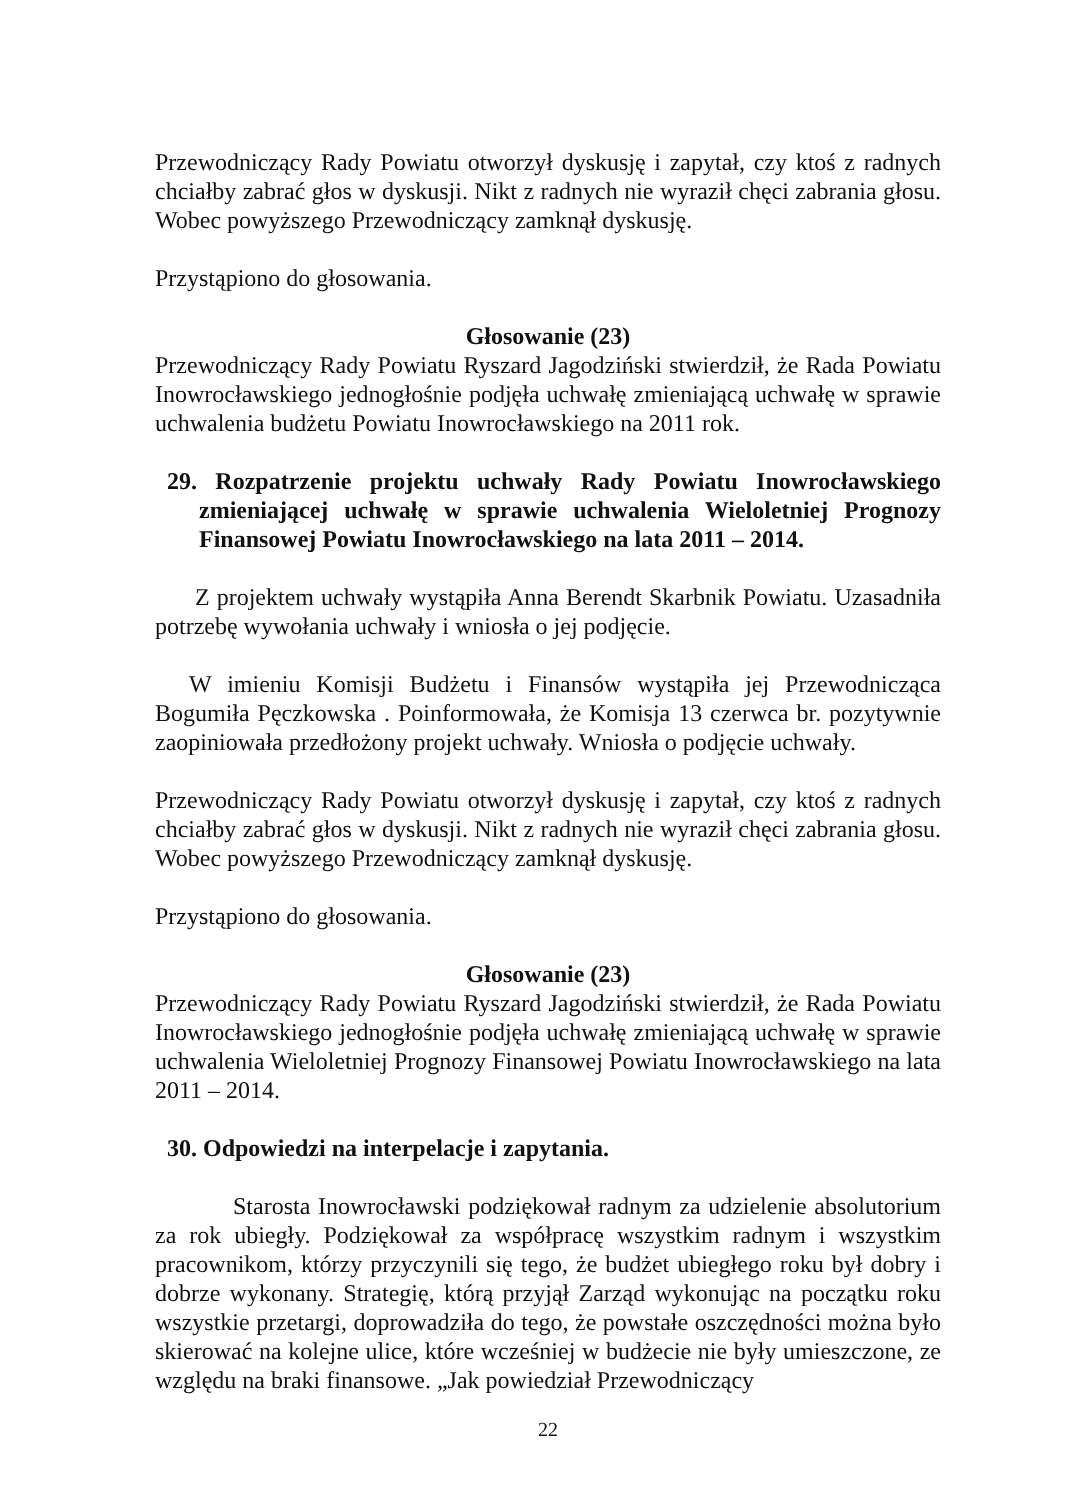Przewodniczący Rady Powiatu otworzył dyskusję i zapytał, czy ktoś z radnych chciałby zabrać głos w dyskusji. Nikt z radnych nie wyraził chęci zabrania głosu. Wobec powyższego Przewodniczący zamknął dyskusję.
Przystąpiono do głosowania.
Głosowanie (23)
Przewodniczący Rady Powiatu Ryszard Jagodziński stwierdził, że Rada Powiatu Inowrocławskiego jednogłośnie podjęła uchwałę zmieniającą uchwałę w sprawie uchwalenia budżetu Powiatu Inowrocławskiego na 2011 rok.
29. Rozpatrzenie projektu uchwały Rady Powiatu Inowrocławskiego zmieniającej uchwałę w sprawie uchwalenia Wieloletniej Prognozy Finansowej Powiatu Inowrocławskiego na lata 2011 – 2014.
Z projektem uchwały wystąpiła Anna Berendt Skarbnik Powiatu. Uzasadniła potrzebę wywołania uchwały i wniosła o jej podjęcie.
W imieniu Komisji Budżetu i Finansów wystąpiła jej Przewodnicząca Bogumiła Pęczkowska . Poinformowała, że Komisja 13 czerwca br. pozytywnie zaopiniowała przedłożony projekt uchwały. Wniosła o podjęcie uchwały.
Przewodniczący Rady Powiatu otworzył dyskusję i zapytał, czy ktoś z radnych chciałby zabrać głos w dyskusji. Nikt z radnych nie wyraził chęci zabrania głosu. Wobec powyższego Przewodniczący zamknął dyskusję.
Przystąpiono do głosowania.
Głosowanie (23)
Przewodniczący Rady Powiatu Ryszard Jagodziński stwierdził, że Rada Powiatu Inowrocławskiego jednogłośnie podjęła uchwałę zmieniającą uchwałę w sprawie uchwalenia Wieloletniej Prognozy Finansowej Powiatu Inowrocławskiego na lata 2011 – 2014.
30. Odpowiedzi na interpelacje i zapytania.
Starosta Inowrocławski podziękował radnym za udzielenie absolutorium za rok ubiegły. Podziękował za współpracę wszystkim radnym i wszystkim pracownikom, którzy przyczynili się tego, że budżet ubiegłego roku był dobry i dobrze wykonany. Strategię, którą przyjął Zarząd wykonując na początku roku wszystkie przetargi, doprowadziła do tego, że powstałe oszczędności można było skierować na kolejne ulice, które wcześniej w budżecie nie były umieszczone, ze względu na braki finansowe. „Jak powiedział Przewodniczący
22